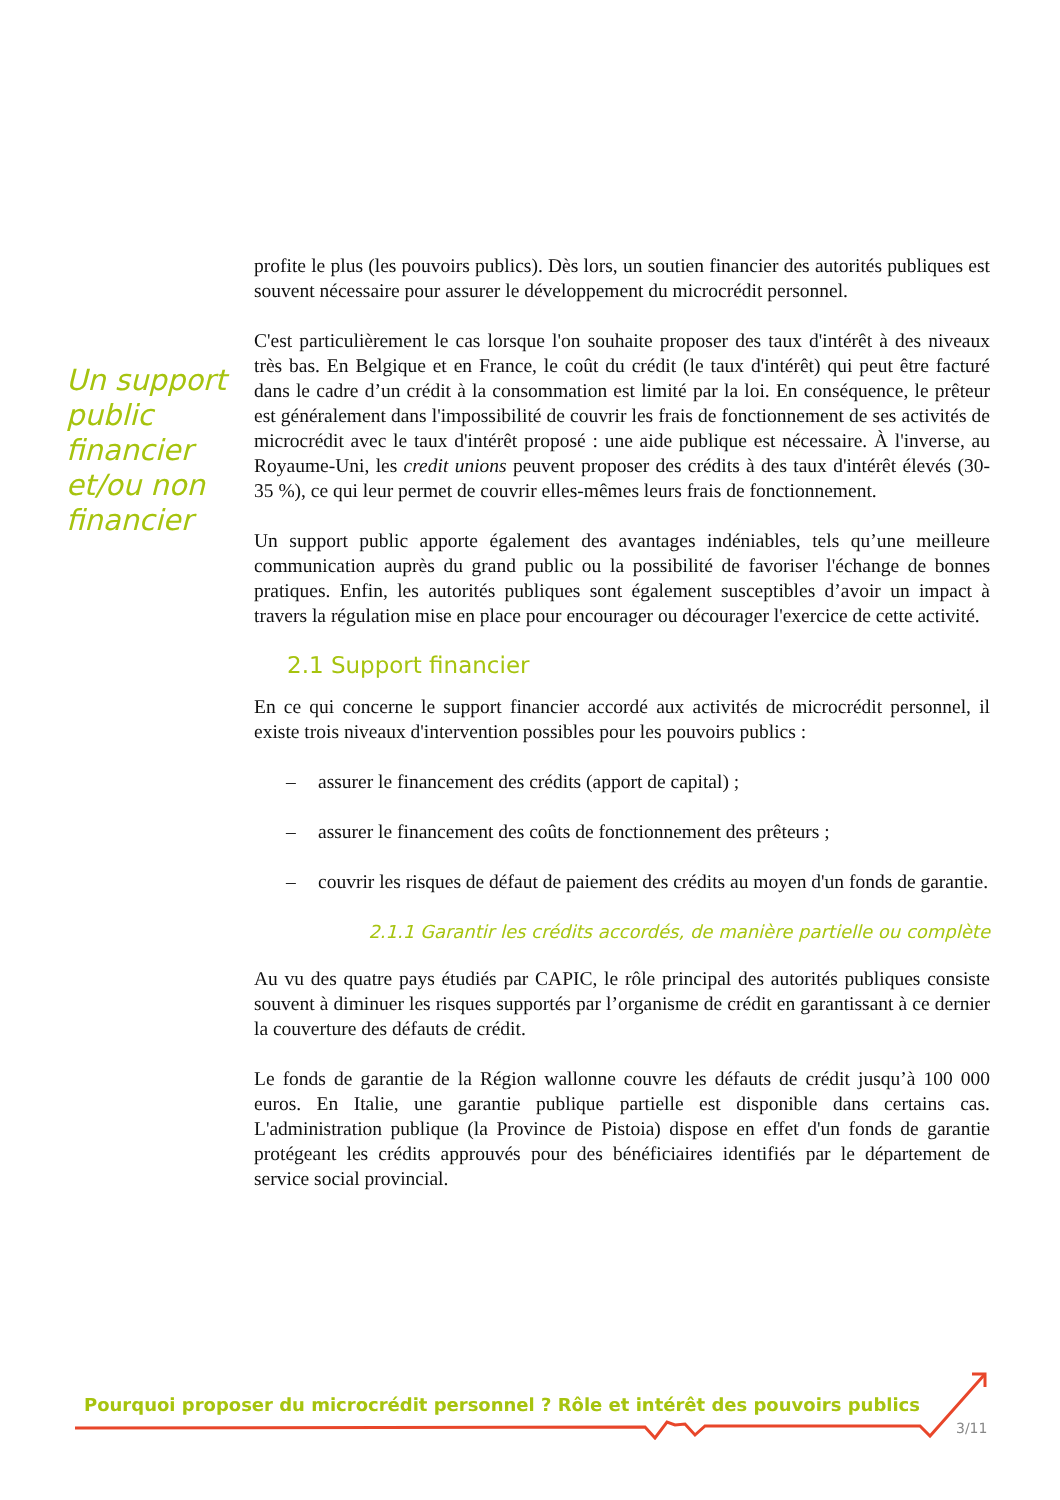Un support public financier et/ou non financier
profite le plus (les pouvoirs publics). Dès lors, un soutien financier des autorités publiques est souvent nécessaire pour assurer le développement du microcrédit personnel.
C'est particulièrement le cas lorsque l'on souhaite proposer des taux d'intérêt à des niveaux très bas. En Belgique et en France, le coût du crédit (le taux d'intérêt) qui peut être facturé dans le cadre d’un crédit à la consommation est limité par la loi. En conséquence, le prêteur est généralement dans l'impossibilité de couvrir les frais de fonctionnement de ses activités de microcrédit avec le taux d'intérêt proposé : une aide publique est nécessaire. À l'inverse, au Royaume-Uni, les credit unions peuvent proposer des crédits à des taux d'intérêt élevés (30-35 %), ce qui leur permet de couvrir elles-mêmes leurs frais de fonctionnement.
Un support public apporte également des avantages indéniables, tels qu’une meilleure communication auprès du grand public ou la possibilité de favoriser l'échange de bonnes pratiques. Enfin, les autorités publiques sont également susceptibles d’avoir un impact à travers la régulation mise en place pour encourager ou décourager l'exercice de cette activité.
2.1 Support financier
En ce qui concerne le support financier accordé aux activités de microcrédit personnel, il existe trois niveaux d'intervention possibles pour les pouvoirs publics :
– assurer le financement des crédits (apport de capital) ;
– assurer le financement des coûts de fonctionnement des prêteurs ;
– couvrir les risques de défaut de paiement des crédits au moyen d'un fonds de garantie.
2.1.1 Garantir les crédits accordés, de manière partielle ou complète
Au vu des quatre pays étudiés par CAPIC, le rôle principal des autorités publiques consiste souvent à diminuer les risques supportés par l’organisme de crédit en garantissant à ce dernier la couverture des défauts de crédit.
Le fonds de garantie de la Région wallonne couvre les défauts de crédit jusqu’à 100 000 euros. En Italie, une garantie publique partielle est disponible dans certains cas. L'administration publique (la Province de Pistoia) dispose en effet d'un fonds de garantie protégeant les crédits approuvés pour des bénéficiaires identifiés par le département de service social provincial.
Pourquoi proposer du microcrédit personnel ? Rôle et intérêt des pouvoirs publics
3/11